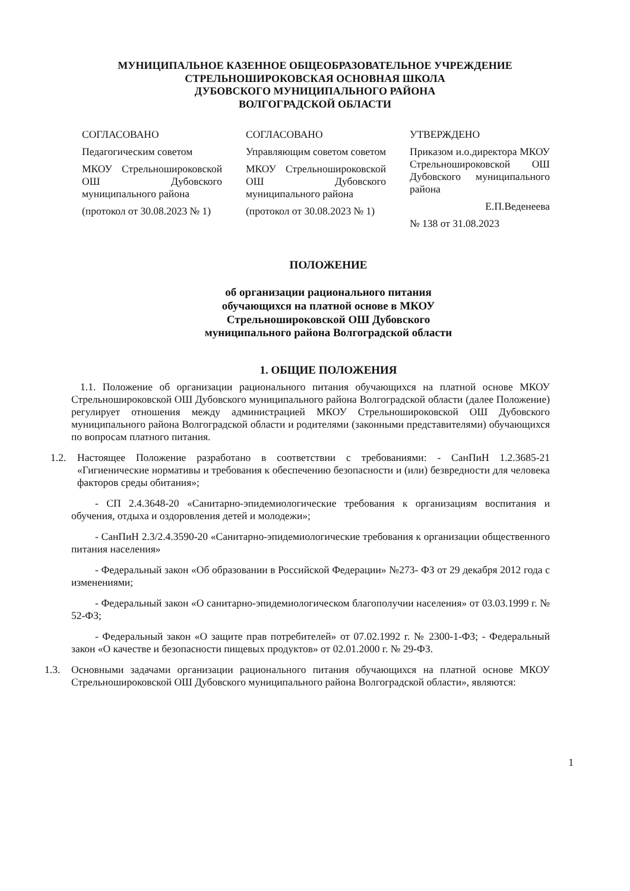МУНИЦИПАЛЬНОЕ КАЗЕННОЕ ОБЩЕОБРАЗОВАТЕЛЬНОЕ УЧРЕЖДЕНИЕ
СТРЕЛЬНОШИРОКОВСКАЯ ОСНОВНАЯ ШКОЛА
ДУБОВСКОГО МУНИЦИПАЛЬНОГО РАЙОНА
ВОЛГОГРАДСКОЙ ОБЛАСТИ
СОГЛАСОВАНО
Педагогическим советом
МКОУ Стрельноширoковской ОШ Дубовского муниципального района
(протокол от 30.08.2023 № 1)
СОГЛАСОВАНО
Управляющим советом советом
МКОУ Стрельноширoковской ОШ Дубовского муниципального района
(протокол от 30.08.2023 № 1)
УТВЕРЖДЕНО
Приказом и.о.директора МКОУ Стрельноширoковской ОШ Дубовского муниципального района
Е.П.Веденеева
№ 138 от 31.08.2023
ПОЛОЖЕНИЕ
об организации рационального питания
обучающихся на платной основе в МКОУ
Стрельноширoковской ОШ Дубовского
муниципального района Волгоградской области
1. ОБЩИЕ ПОЛОЖЕНИЯ
1.1. Положение об организации рационального питания обучающихся на платной основе МКОУ Стрельноширoковской ОШ Дубовского муниципального района Волгоградской области (далее Положение) регулирует отношения между администрацией МКОУ Стрельноширoковской ОШ Дубовского муниципального района Волгоградской области и родителями (законными представителями) обучающихся по вопросам платного питания.
1.2. Настоящее Положение разработано в соответствии с требованиями: - СанПиН 1.2.3685-21 «Гигиенические нормативы и требования к обеспечению безопасности и (или) безвредности для человека факторов среды обитания»;
- СП 2.4.3648-20 «Санитарно-эпидемиологические требования к организациям воспитания и обучения, отдыха и оздоровления детей и молодежи»;
- СанПиН 2.3/2.4.3590-20 «Санитарно-эпидемиологические требования к организации общественного питания населения»
- Федеральный закон «Об образовании в Российской Федерации» №273- ФЗ от 29 декабря 2012 года с изменениями;
- Федеральный закон «О санитарно-эпидемиологическом благополучии населения» от 03.03.1999 г. № 52-ФЗ;
- Федеральный закон «О защите прав потребителей» от 07.02.1992 г. № 2300-1-ФЗ; - Федеральный закон «О качестве и безопасности пищевых продуктов» от 02.01.2000 г. № 29-ФЗ.
1.3. Основными задачами организации рационального питания обучающихся на платной основе МКОУ Стрельноширoковской ОШ Дубовского муниципального района Волгоградской области», являются:
1